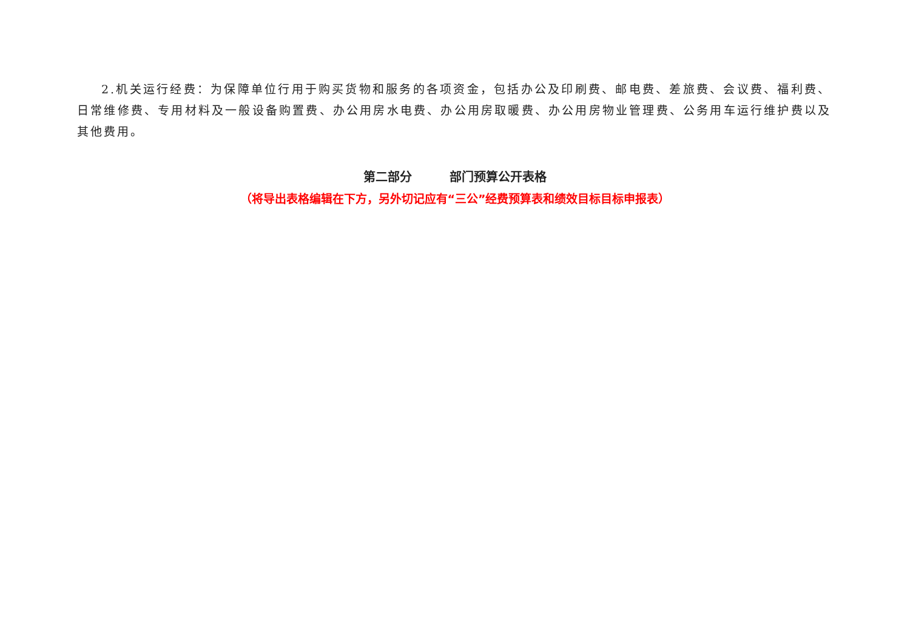2.机关运行经费：为保障单位行用于购买货物和服务的各项资金，包括办公及印刷费、邮电费、差旅费、会议费、福利费、日常维修费、专用材料及一般设备购置费、办公用房水电费、办公用房取暖费、办公用房物业管理费、公务用车运行维护费以及其他费用。
第二部分 部门预算公开表格
（将导出表格编辑在下方，另外切记应有“三公”经费预算表和绩效目标目标申报表）